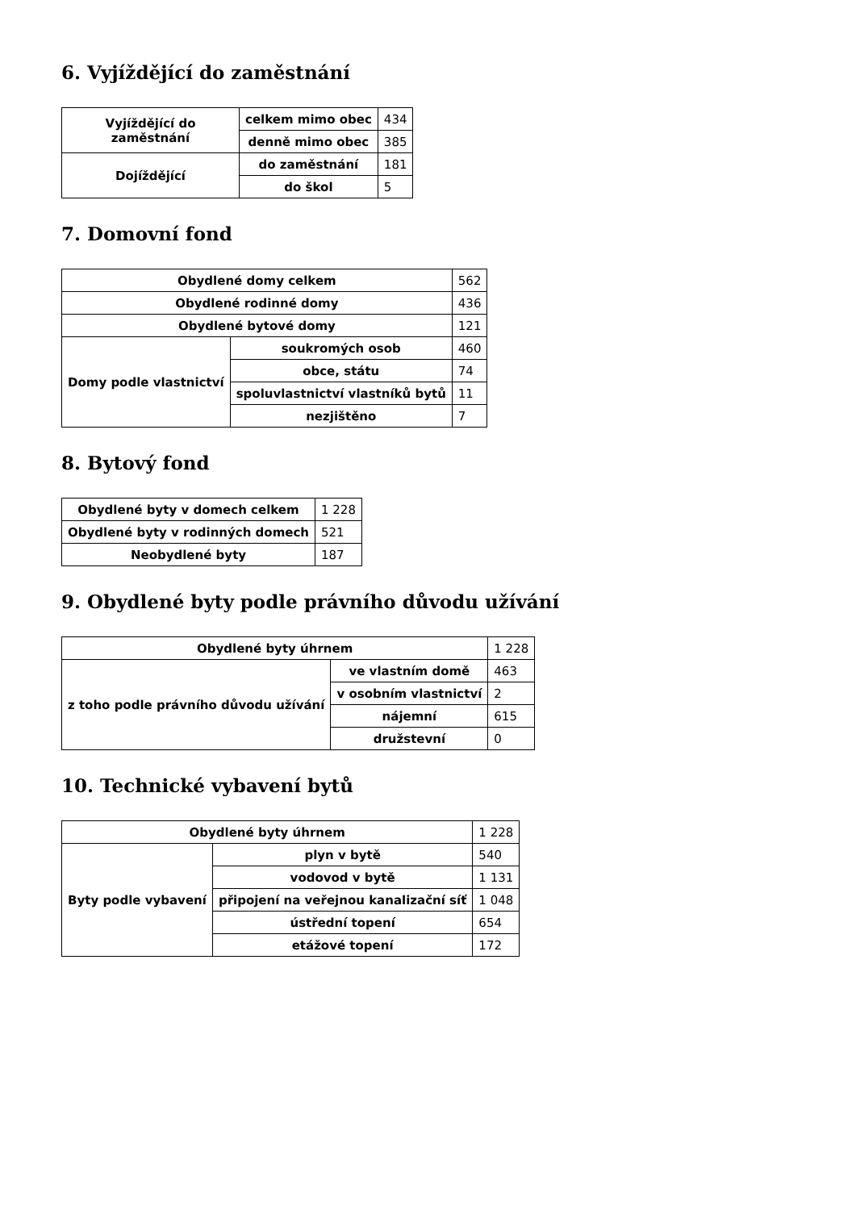6. Vyjíždějící do zaměstnání
| Vyjíždějící do zaměstnání | celkem mimo obec | 434 |
| | denně mimo obec | 385 |
| Dojíždějící | do zaměstnání | 181 |
| | do škol | 5 |
7. Domovní fond
| Obydlené domy celkem | | 562 |
| Obydlené rodinné domy | | 436 |
| Obydlené bytové domy | | 121 |
| Domy podle vlastnictví | soukromých osob | 460 |
| | obce, státu | 74 |
| | spoluvlastnictví vlastníků bytů | 11 |
| | nezjištěno | 7 |
8. Bytový fond
| Obydlené byty v domech celkem | 1 228 |
| Obydlené byty v rodinných domech | 521 |
| Neobydlené byty | 187 |
9. Obydlené byty podle právního důvodu užívání
| Obydlené byty úhrnem | | 1 228 |
| z toho podle právního důvodu užívání | ve vlastním domě | 463 |
| | v osobním vlastnictví | 2 |
| | nájemní | 615 |
| | družstevní | 0 |
10. Technické vybavení bytů
| Obydlené byty úhrnem | | 1 228 |
| Byty podle vybavení | plyn v bytě | 540 |
| | vodovod v bytě | 1 131 |
| | připojení na veřejnou kanalizační síť | 1 048 |
| | ústřední topení | 654 |
| | etážové topení | 172 |